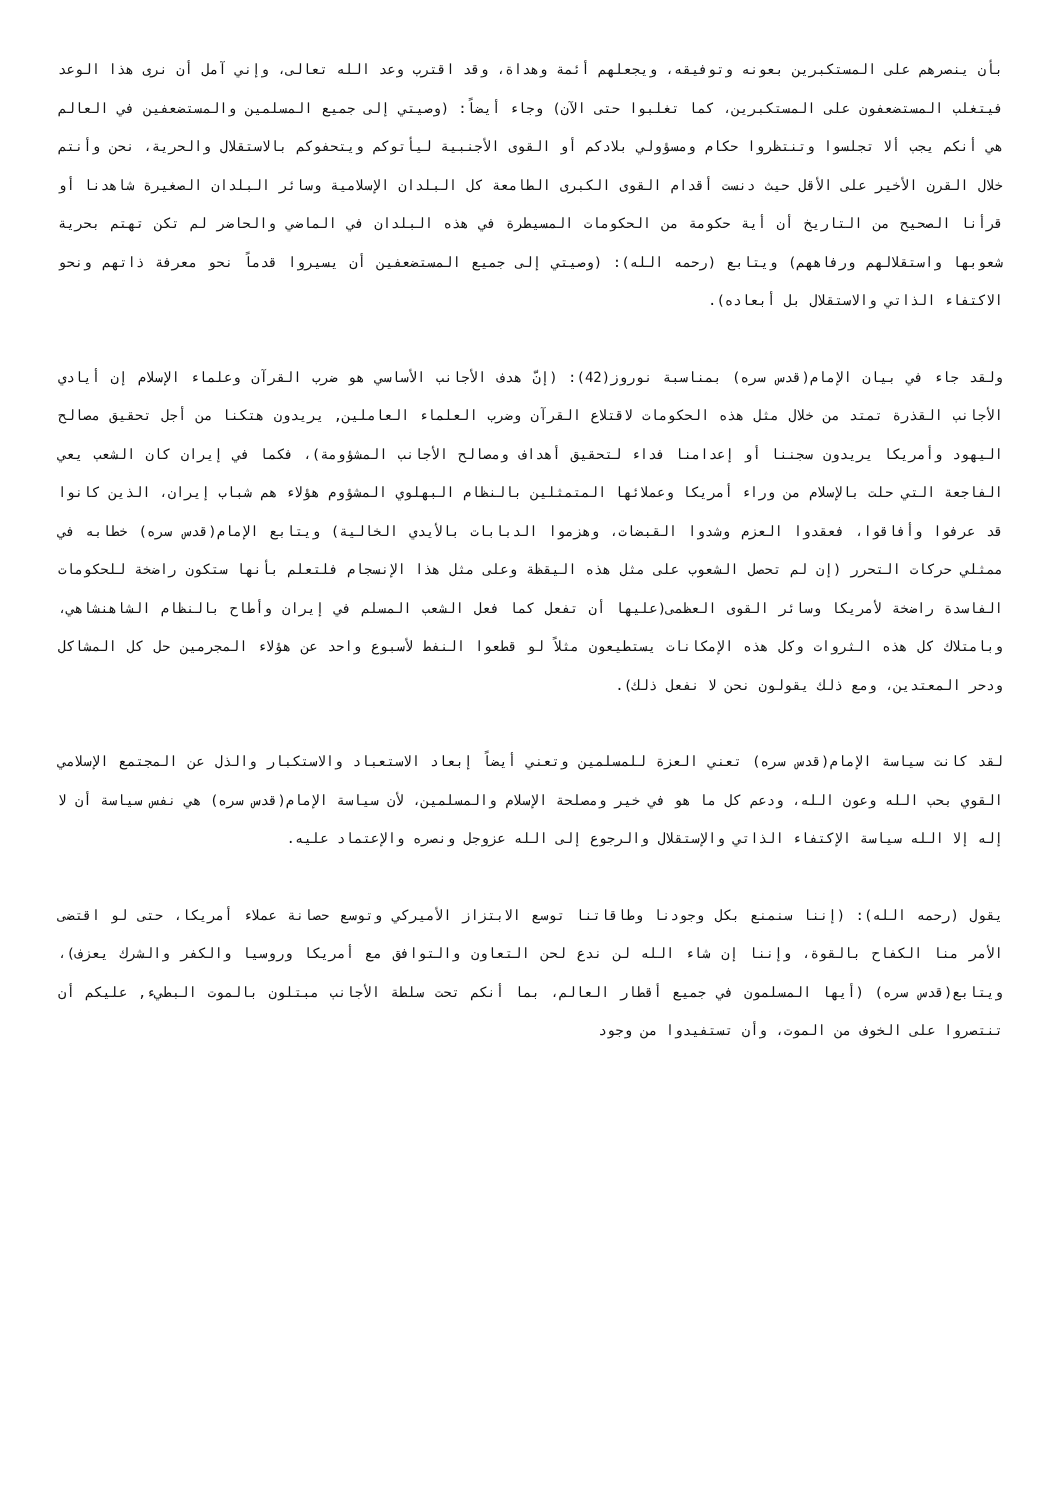بأن ينصرهم على المستكبرين بعونه وتوفيقه، ويجعلهم أئمة وهداة، وقد اقترب وعد الله تعالى، وإني آمل أن نرى هذا الوعد فيتغلب المستضعفون على المستكبرين، كما تغلبوا حتى الآن) وجاء أيضاً: (وصيتي إلى جميع المسلمين والمستضعفين في العالم هي أنكم يجب ألا تجلسوا وتنتظروا حكام ومسؤولي بلادكم أو القوى الأجنبية ليأتوكم ويتحفوكم بالاستقلال والحرية، نحن وأنتم خلال القرن الأخير على الأقل حيث دنست أقدام القوى الكبرى الطامعة كل البلدان الإسلامية وسائر البلدان الصغيرة شاهدنا أو قرأنا الصحيح من التاريخ أن أية حكومة من الحكومات المسيطرة في هذه البلدان في الماضي والحاضر لم تكن تهتم بحرية شعوبها واستقلالهم ورفاههم) ويتابع (رحمه الله): (وصيتي إلى جميع المستضعفين أن يسيروا قدماً نحو معرفة ذاتهم ونحو الاكتفاء الذاتي والاستقلال بل أبعاده).
ولقد جاء في بيان الإمام(قدس سره) بمناسبة نوروز(42): (إنّ هدف الأجانب الأساسي هو ضرب القرآن وعلماء الإسلام إن أيادي الأجانب القذرة تمتد من خلال مثل هذه الحكومات لاقتلاع القرآن وضرب العلماء العاملين, يريدون هتكنا من أجل تحقيق مصالح اليهود وأمريكا يريدون سجننا أو إعدامنا فداء لتحقيق أهداف ومصالح الأجانب المشؤومة)، فكما في إيران كان الشعب يعي الفاجعة التي حلت بالإسلام من وراء أمريكا وعملائها المتمثلين بالنظام البهلوي المشؤوم هؤلاء هم شباب إيران، الذين كانوا قد عرفوا وأفاقوا، فعقدوا العزم وشدوا القبضات، وهزموا الدبابات بالأيدي الخالية) ويتابع الإمام(قدس سره) خطابه في ممثلي حركات التحرر (إن لم تحصل الشعوب على مثل هذه اليقظة وعلى مثل هذا الإنسجام فلتعلم بأنها ستكون راضخة للحكومات الفاسدة راضخة لأمريكا وسائر القوى العظمى(عليها أن تفعل كما فعل الشعب المسلم في إيران وأطاح بالنظام الشاهنشاهي، وبامتلاك كل هذه الثروات وكل هذه الإمكانات يستطيعون مثلاً لو قطعوا النفط لأسبوع واحد عن هؤلاء المجرمين حل كل المشاكل ودحر المعتدين، ومع ذلك يقولون نحن لا نفعل ذلك).
لقد كانت سياسة الإمام(قدس سره) تعني العزة للمسلمين وتعني أيضاً إبعاد الاستعباد والاستكبار والذل عن المجتمع الإسلامي القوي بحب الله وعون الله، ودعم كل ما هو في خير ومصلحة الإسلام والمسلمين، لأن سياسة الإمام(قدس سره) هي نفس سياسة أن لا إله إلا الله سياسة الإكتفاء الذاتي والإستقلال والرجوع إلى الله عزوجل ونصره والإعتماد عليه.
يقول (رحمه الله): (إننا سنمنع بكل وجودنا وطاقاتنا توسع الابتزاز الأميركي وتوسع حصانة عملاء أمريكا، حتى لو اقتضى الأمر منا الكفاح بالقوة، وإننا إن شاء الله لن ندع لحن التعاون والتوافق مع أمريكا وروسيا والكفر والشرك يعزف)، ويتابع(قدس سره) (أيها المسلمون في جميع أقطار العالم، بما أنكم تحت سلطة الأجانب مبتلون بالموت البطيء, عليكم أن تنتصروا على الخوف من الموت، وأن تستفيدوا من وجود